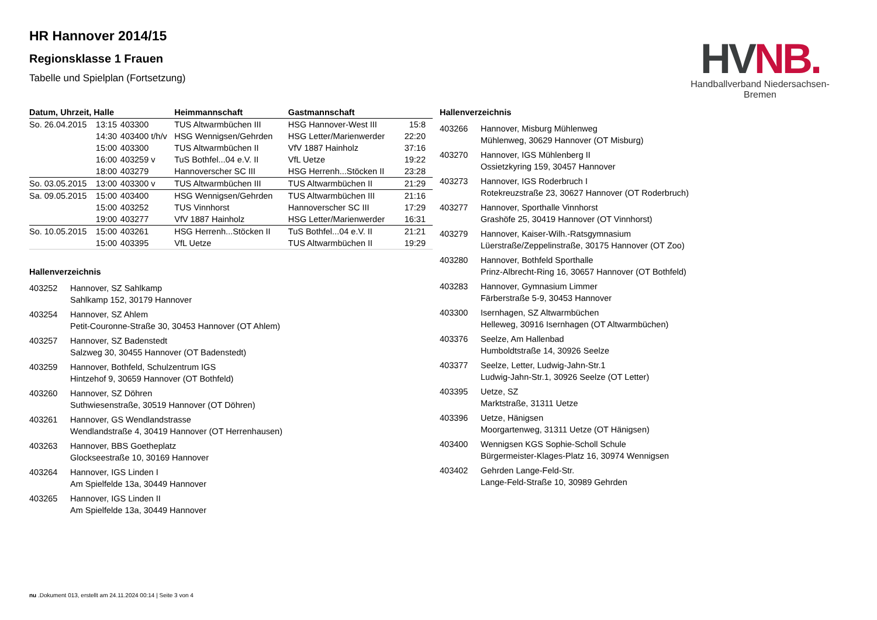HV NB.
Handballverband Niedersachsen-Bremen
HR Hannover 2014/15
Regionsklasse 1 Frauen
Tabelle und Spielplan (Fortsetzung)
| Datum, Uhrzeit, Halle | | | Heimmannschaft | Gastmannschaft | |
| --- | --- | --- | --- | --- | --- |
| So. 26.04.2015 | 13:15 | 403300 | TUS Altwarmbüchen III | HSG Hannover-West III | 15:8 |
| | 14:30 | 403400 t/h/v | HSG Wennigsen/Gehrden | HSG Letter/Marienwerder | 22:20 |
| | 15:00 | 403300 | TUS Altwarmbüchen II | VfV 1887 Hainholz | 37:16 |
| | 16:00 | 403259 v | TuS Bothfel...04 e.V. II | VfL Uetze | 19:22 |
| | 18:00 | 403279 | Hannoverscher SC III | HSG Herrenh...Stöcken II | 23:28 |
| So. 03.05.2015 | 13:00 | 403300 v | TUS Altwarmbüchen III | TUS Altwarmbüchen II | 21:29 |
| Sa. 09.05.2015 | 15:00 | 403400 | HSG Wennigsen/Gehrden | TUS Altwarmbüchen III | 21:16 |
| | 15:00 | 403252 | TUS Vinnhorst | Hannoverscher SC III | 17:29 |
| | 19:00 | 403277 | VfV 1887 Hainholz | HSG Letter/Marienwerder | 16:31 |
| So. 10.05.2015 | 15:00 | 403261 | HSG Herrenh...Stöcken II | TuS Bothfel...04 e.V. II | 21:21 |
| | 15:00 | 403395 | VfL Uetze | TUS Altwarmbüchen II | 19:29 |
Hallenverzeichnis
403252
Hannover, SZ Sahlkamp
Sahlkamp 152, 30179 Hannover
403254
Hannover, SZ Ahlem
Petit-Couronne-Straße 30, 30453 Hannover (OT Ahlem)
403257
Hannover, SZ Badenstedt
Salzweg 30, 30455 Hannover (OT Badenstedt)
403259
Hannover, Bothfeld, Schulzentrum IGS
Hintzehof 9, 30659 Hannover (OT Bothfeld)
403260
Hannover, SZ Döhren
Suthwiesenstraße, 30519 Hannover (OT Döhren)
403261
Hannover, GS Wendlandstrasse
Wendlandstraße 4, 30419 Hannover (OT Herrenhausen)
403263
Hannover, BBS Goetheplatz
Glockseestraße 10, 30169 Hannover
403264
Hannover, IGS Linden I
Am Spielfelde 13a, 30449 Hannover
403265
Hannover, IGS Linden II
Am Spielfelde 13a, 30449 Hannover
Hallenverzeichnis
403266
Hannover, Misburg Mühlenweg
Mühlenweg, 30629 Hannover (OT Misburg)
403270
Hannover, IGS Mühlenberg II
Ossietzkyring 159, 30457 Hannover
403273
Hannover, IGS Roderbruch I
Rotekreuzstraße 23, 30627 Hannover (OT Roderbruch)
403277
Hannover, Sporthalle Vinnhorst
Grashöfe 25, 30419 Hannover (OT Vinnhorst)
403279
Hannover, Kaiser-Wilh.-Ratsgymnasium
Lüerstraße/Zeppelinstraße, 30175 Hannover (OT Zoo)
403280
Hannover, Bothfeld Sporthalle
Prinz-Albrecht-Ring 16, 30657 Hannover (OT Bothfeld)
403283
Hannover, Gymnasium Limmer
Färberstraße 5-9, 30453 Hannover
403300
Isernhagen, SZ Altwarmbüchen
Helleweg, 30916 Isernhagen (OT Altwarmbüchen)
403376
Seelze, Am Hallenbad
Humboldtstraße 14, 30926 Seelze
403377
Seelze, Letter, Ludwig-Jahn-Str.1
Ludwig-Jahn-Str.1, 30926 Seelze (OT Letter)
403395
Uetze, SZ
Marktstraße, 31311 Uetze
403396
Uetze, Hänigsen
Moorgartenweg, 31311 Uetze (OT Hänigsen)
403400
Wennigsen KGS Sophie-Scholl Schule
Bürgermeister-Klages-Platz 16, 30974 Wennigsen
403402
Gehrden Lange-Feld-Str.
Lange-Feld-Straße 10, 30989 Gehrden
nu .Dokument 013, erstellt am 24.11.2024 00:14 | Seite 3 von 4